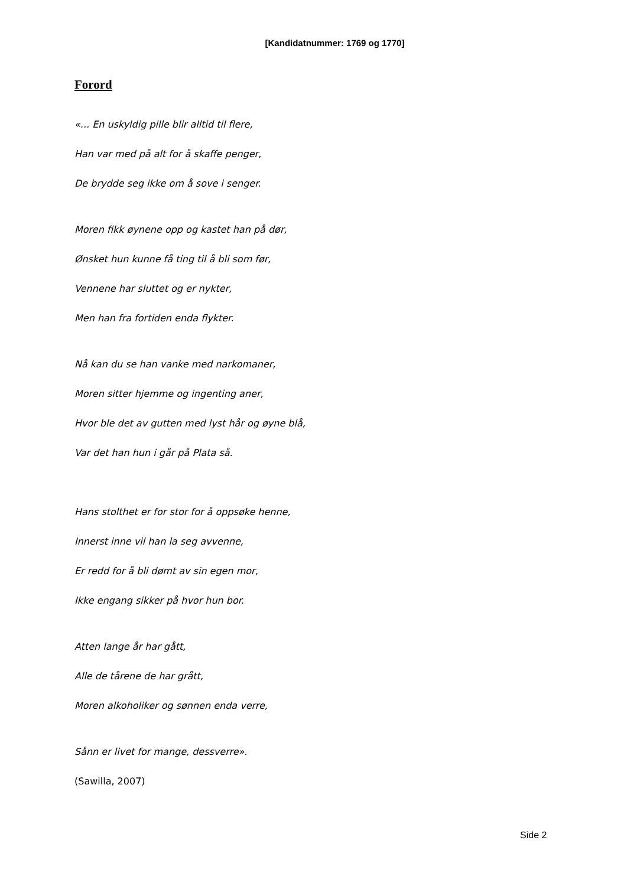[Kandidatnummer: 1769 og 1770]
Forord
«... En uskyldig pille blir alltid til flere,
Han var med på alt for å skaffe penger,
De brydde seg ikke om å sove i senger.
Moren fikk øynene opp og kastet han på dør,
Ønsket hun kunne få ting til å bli som før,
Vennene har sluttet og er nykter,
Men han fra fortiden enda flykter.
Nå kan du se han vanke med narkomaner,
Moren sitter hjemme og ingenting aner,
Hvor ble det av gutten med lyst hår og øyne blå,
Var det han hun i går på Plata så.
Hans stolthet er for stor for å oppsøke henne,
Innerst inne vil han la seg avvenne,
Er redd for å bli dømt av sin egen mor,
Ikke engang sikker på hvor hun bor.
Atten lange år har gått,
Alle de tårene de har grått,
Moren alkoholiker og sønnen enda verre,
Sånn er livet for mange, dessverre».
(Sawilla, 2007)
Side 2